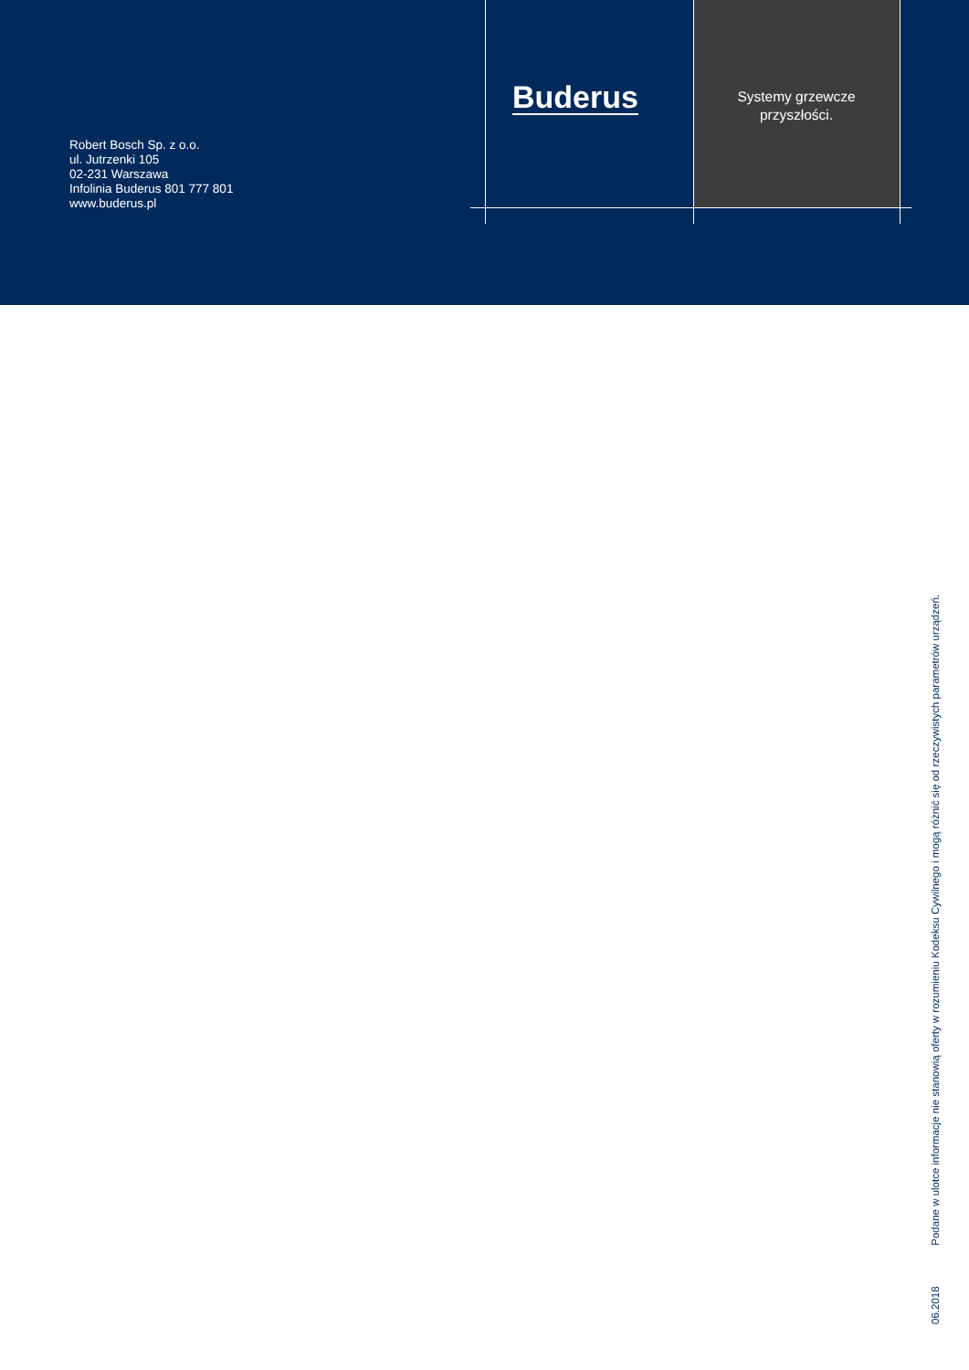Robert Bosch Sp. z o.o.
ul. Jutrzenki 105
02-231 Warszawa
Infolinia Buderus 801 777 801
www.buderus.pl
Buderus
Systemy grzewcze
przyszłości.
06.2018 Podane w ulotce informacje nie stanowią oferty w rozumieniu Kodeksu Cywilnego i mogą różnić się od rzeczywistych parametrów urządzeń.